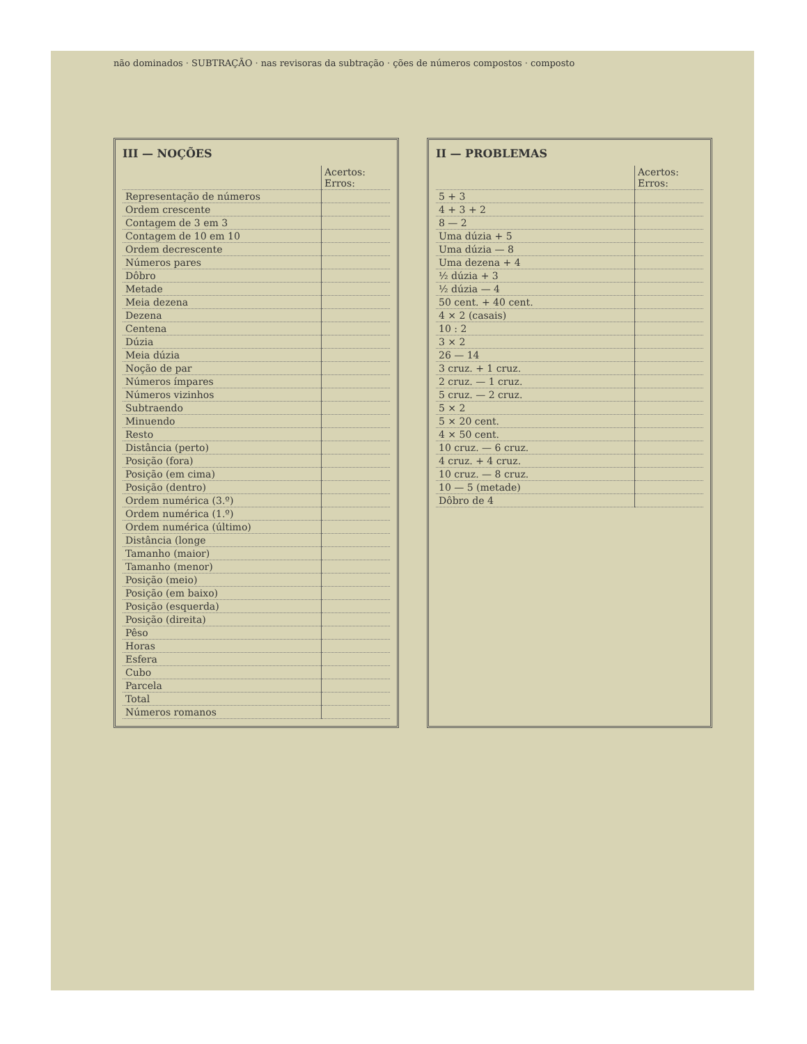não dominados · SUBTRAÇÃO · nas revisoras da subtração · ções de números compostos · composto
III — NOÇÕES
| | Acertos: Erros: |
| Representação de números | |
| Ordem crescente | |
| Contagem de 3 em 3 | |
| Contagem de 10 em 10 | |
| Ordem decrescente | |
| Números pares | |
| Dôbro | |
| Metade | |
| Meia dezena | |
| Dezena | |
| Centena | |
| Dúzia | |
| Meia dúzia | |
| Noção de par | |
| Números ímpares | |
| Números vizinhos | |
| Subtraendo | |
| Minuendo | |
| Resto | |
| Distância (perto) | |
| Posição (fora) | |
| Posição (em cima) | |
| Posição (dentro) | |
| Ordem numérica (3.º) | |
| Ordem numérica (1.º) | |
| Ordem numérica (último) | |
| Distância (longe | |
| Tamanho (maior) | |
| Tamanho (menor) | |
| Posição (meio) | |
| Posição (em baixo) | |
| Posição (esquerda) | |
| Posição (direita) | |
| Pêso | |
| Horas | |
| Esfera | |
| Cubo | |
| Parcela | |
| Total | |
| Números romanos | |
II — PROBLEMAS
| | Acertos: Erros: |
| 5 + 3 | |
| 4 + 3 + 2 | |
| 8 — 2 | |
| Uma dúzia + 5 | |
| Uma dúzia — 8 | |
| Uma dezena + 4 | |
| ½ dúzia + 3 | |
| ½ dúzia — 4 | |
| 50 cent. + 40 cent. | |
| 4 × 2 (casais) | |
| 10 : 2 | |
| 3 × 2 | |
| 26 — 14 | |
| 3 cruz. + 1 cruz. | |
| 2 cruz. — 1 cruz. | |
| 5 cruz. — 2 cruz. | |
| 5 × 2 | |
| 5 × 20 cent. | |
| 4 × 50 cent. | |
| 10 cruz. — 6 cruz. | |
| 4 cruz. + 4 cruz. | |
| 10 cruz. — 8 cruz. | |
| 10 — 5 (metade) | |
| Dôbro de 4 | |